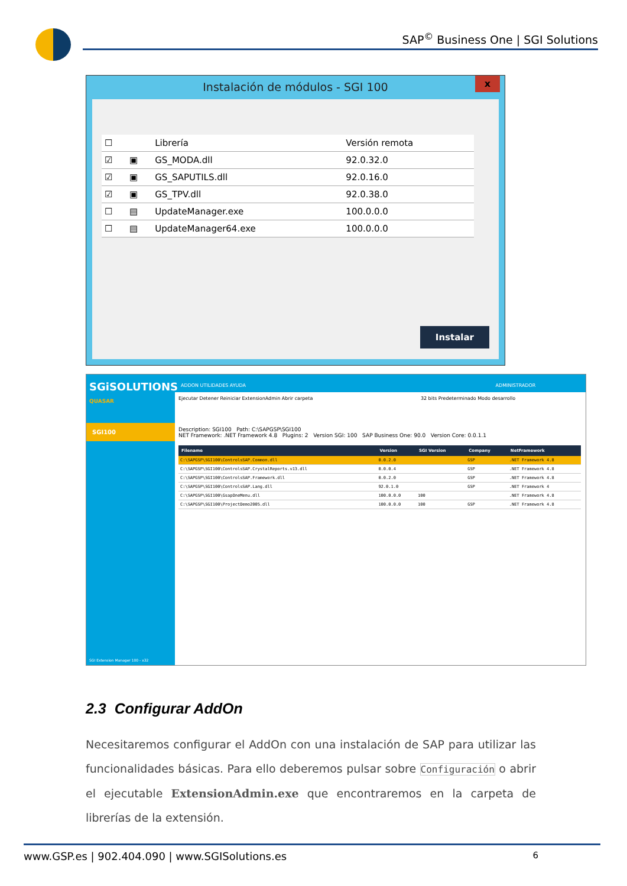SAP<sup>©</sup> Business One | SGI Solutions
Instalación de módulos - SGI 100
x
| ☐ | | Librería | Versión remota |
| --- | --- | --- | --- |
| ☑ | ▣ | GS_MODA.dll | 92.0.32.0 |
| ☑ | ▣ | GS_SAPUTILS.dll | 92.0.16.0 |
| ☑ | ▣ | GS_TPV.dll | 92.0.38.0 |
| ☐ | ▤ | UpdateManager.exe | 100.0.0.0 |
| ☐ | ▤ | UpdateManager64.exe | 100.0.0.0 |
Instalar
SGiSOLUTIONS
QUASAR
SGI100
SGI Extension Manager 100 - x32
ADDON UTILIDADES AYUDA ADMINISTRADOR
Ejecutar Detener Reiniciar ExtensionAdmin Abrir carpeta 32 bits Predeterminado Modo desarrollo
Description: SGI100 Path: C:\SAPGSP\SGI100
NET Framework: .NET Framework 4.8 Plugins: 2 Version SGI: 100 SAP Business One: 90.0 Version Core: 0.0.1.1
| Filename | Version | SGI Version | Company | NetFramework |
| --- | --- | --- | --- | --- |
| C:\SAPGSP\SGI100\ControlsSAP.Common.dll | 0.0.2.0 | | GSP | .NET Framework 4.8 |
| C:\SAPGSP\SGI100\ControlsSAP.CrystalReports.v13.dll | 0.0.0.4 | | GSP | .NET Framework 4.8 |
| C:\SAPGSP\SGI100\ControlsSAP.Framework.dll | 0.0.2.0 | | GSP | .NET Framework 4.8 |
| C:\SAPGSP\SGI100\ControlsSAP.Lang.dll | 92.0.1.0 | | GSP | .NET Framework 4 |
| C:\SAPGSP\SGI100\GsapOneMenu.dll | 100.0.0.0 | 100 | | .NET Framework 4.8 |
| C:\SAPGSP\SGI100\ProjectDemo2005.dll | 100.0.0.0 | 100 | GSP | .NET Framework 4.8 |
2.3 Configurar AddOn
Necesitaremos configurar el AddOn con una instalación de SAP para utilizar las funcionalidades básicas. Para ello deberemos pulsar sobre Configuración o abrir el ejecutable ExtensionAdmin.exe que encontraremos en la carpeta de librerías de la extensión.
www.GSP.es | 902.404.090 | www.SGISolutions.es 6